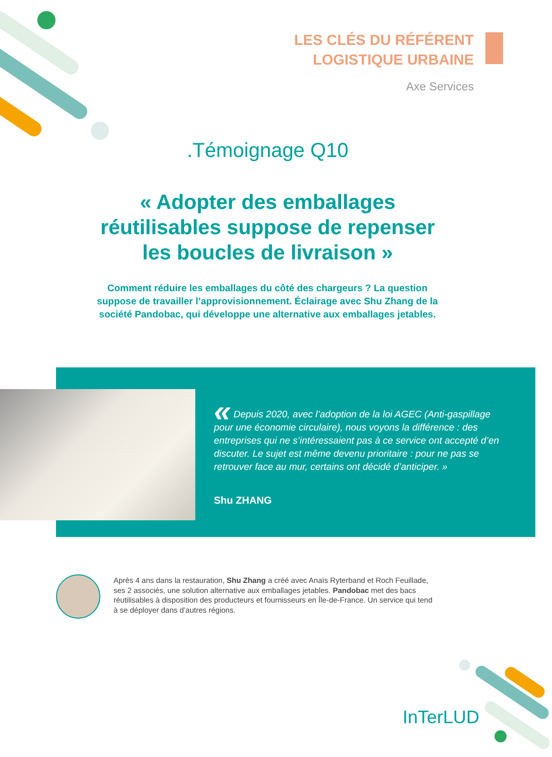LES CLÉS DU RÉFÉRENT
LOGISTIQUE URBAINE
Axe Services
.Témoignage Q10
« Adopter des emballages
réutilisables suppose de repenser
les boucles de livraison »
Comment réduire les emballages du côté des chargeurs ? La question suppose de travailler l’approvisionnement. Éclairage avec Shu Zhang de la société Pandobac, qui développe une alternative aux emballages jetables.
« Depuis 2020, avec l’adoption de la loi AGEC (Anti-gaspillage pour une économie circulaire), nous voyons la différence : des entreprises qui ne s’intéressaient pas à ce service ont accepté d’en discuter. Le sujet est même devenu prioritaire : pour ne pas se retrouver face au mur, certains ont décidé d’anticiper. »
Shu ZHANG
Après 4 ans dans la restauration, Shu Zhang a créé avec Anaïs Ryterband et Roch Feuillade, ses 2 associés, une solution alternative aux emballages jetables. Pandobac met des bacs réutilisables à disposition des producteurs et fournisseurs en Île-de-France. Un service qui tend à se déployer dans d’autres régions.
InTerLUD